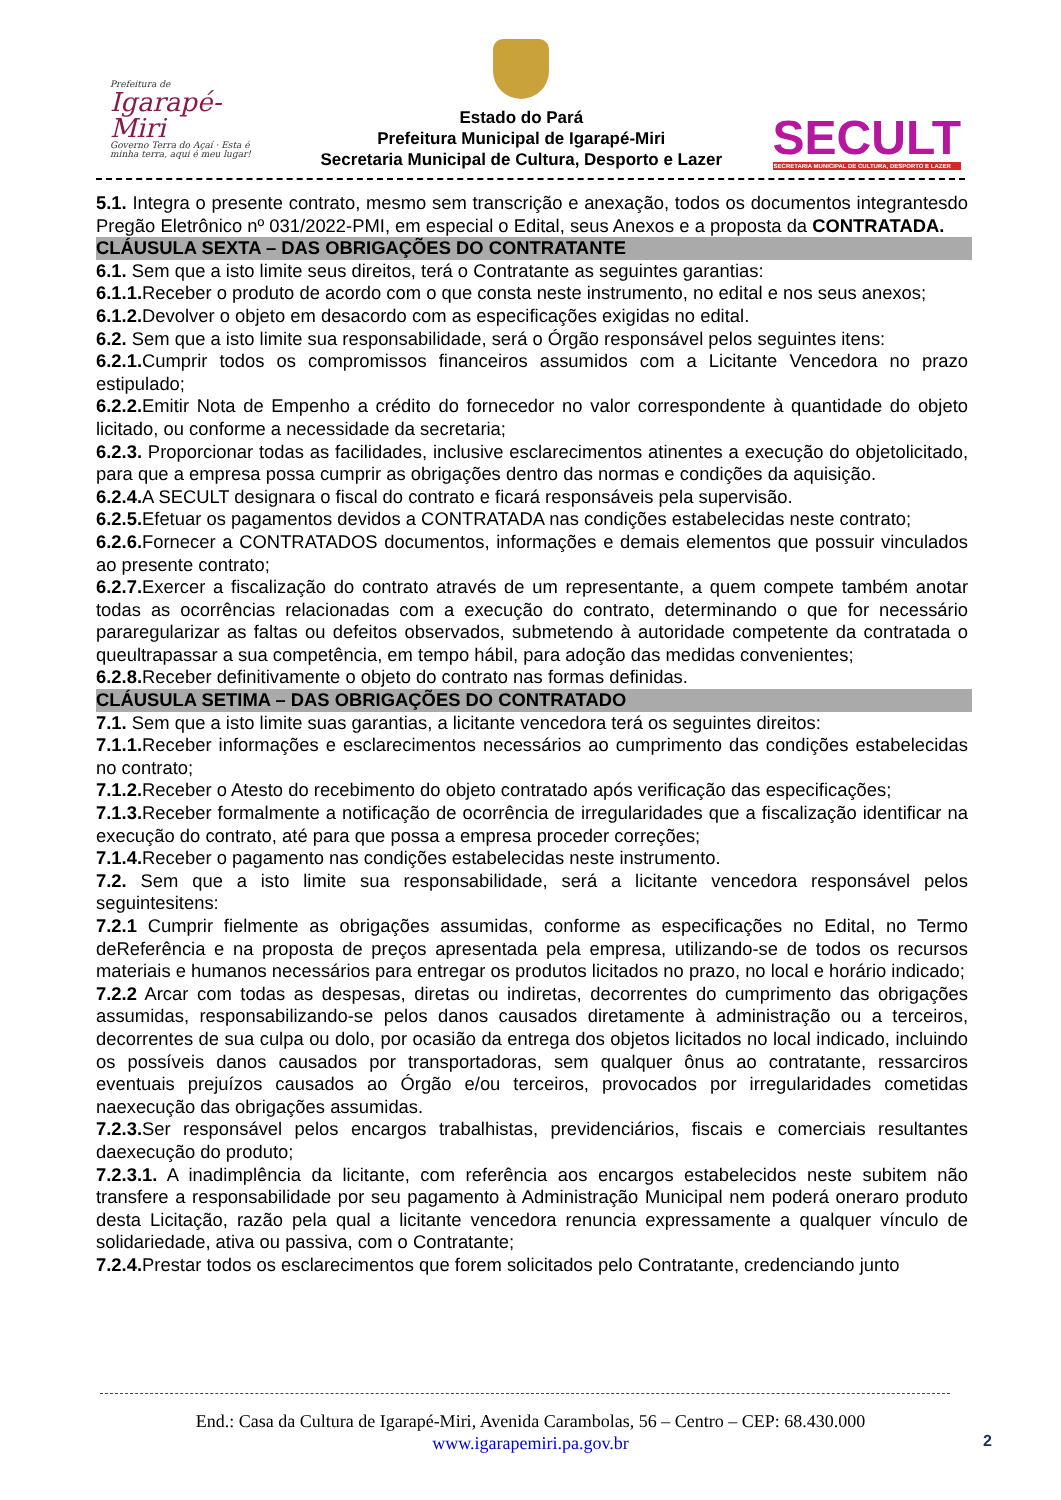Prefeitura de
Igarapé-Miri
Governo Terra do Açaí · Esta é minha terra, aqui é meu lugar!
Estado do Pará
Prefeitura Municipal de Igarapé-Miri
Secretaria Municipal de Cultura, Desporto e Lazer
SECULT
SECRETARIA MUNICIPAL DE CULTURA, DESPORTO E LAZER
5.1. Integra o presente contrato, mesmo sem transcrição e anexação, todos os documentos integrantesdo Pregão Eletrônico nº 031/2022-PMI, em especial o Edital, seus Anexos e a proposta da CONTRATADA.
CLÁUSULA SEXTA – DAS OBRIGAÇÕES DO CONTRATANTE
6.1. Sem que a isto limite seus direitos, terá o Contratante as seguintes garantias:
6.1.1. Receber o produto de acordo com o que consta neste instrumento, no edital e nos seus anexos;
6.1.2. Devolver o objeto em desacordo com as especificações exigidas no edital.
6.2. Sem que a isto limite sua responsabilidade, será o Órgão responsável pelos seguintes itens:
6.2.1. Cumprir todos os compromissos financeiros assumidos com a Licitante Vencedora no prazo estipulado;
6.2.2. Emitir Nota de Empenho a crédito do fornecedor no valor correspondente à quantidade do objeto licitado, ou conforme a necessidade da secretaria;
6.2.3. Proporcionar todas as facilidades, inclusive esclarecimentos atinentes a execução do objetolicitado, para que a empresa possa cumprir as obrigações dentro das normas e condições da aquisição.
6.2.4. A SECULT designara o fiscal do contrato e ficará responsáveis pela supervisão.
6.2.5. Efetuar os pagamentos devidos a CONTRATADA nas condições estabelecidas neste contrato;
6.2.6. Fornecer a CONTRATADOS documentos, informações e demais elementos que possuir vinculados ao presente contrato;
6.2.7. Exercer a fiscalização do contrato através de um representante, a quem compete também anotar todas as ocorrências relacionadas com a execução do contrato, determinando o que for necessário pararegularizar as faltas ou defeitos observados, submetendo à autoridade competente da contratada o queultrapassar a sua competência, em tempo hábil, para adoção das medidas convenientes;
6.2.8. Receber definitivamente o objeto do contrato nas formas definidas.
CLÁUSULA SETIMA – DAS OBRIGAÇÕES DO CONTRATADO
7.1. Sem que a isto limite suas garantias, a licitante vencedora terá os seguintes direitos:
7.1.1. Receber informações e esclarecimentos necessários ao cumprimento das condições estabelecidas no contrato;
7.1.2. Receber o Atesto do recebimento do objeto contratado após verificação das especificações;
7.1.3. Receber formalmente a notificação de ocorrência de irregularidades que a fiscalização identificar na execução do contrato, até para que possa a empresa proceder correções;
7.1.4. Receber o pagamento nas condições estabelecidas neste instrumento.
7.2. Sem que a isto limite sua responsabilidade, será a licitante vencedora responsável pelos seguintesitens:
7.2.1 Cumprir fielmente as obrigações assumidas, conforme as especificações no Edital, no Termo deReferência e na proposta de preços apresentada pela empresa, utilizando-se de todos os recursos materiais e humanos necessários para entregar os produtos licitados no prazo, no local e horário indicado;
7.2.2 Arcar com todas as despesas, diretas ou indiretas, decorrentes do cumprimento das obrigações assumidas, responsabilizando-se pelos danos causados diretamente à administração ou a terceiros, decorrentes de sua culpa ou dolo, por ocasião da entrega dos objetos licitados no local indicado, incluindo os possíveis danos causados por transportadoras, sem qualquer ônus ao contratante, ressarciros eventuais prejuízos causados ao Órgão e/ou terceiros, provocados por irregularidades cometidas naexecução das obrigações assumidas.
7.2.3. Ser responsável pelos encargos trabalhistas, previdenciários, fiscais e comerciais resultantes daexecução do produto;
7.2.3.1. A inadimplência da licitante, com referência aos encargos estabelecidos neste subitem não transfere a responsabilidade por seu pagamento à Administração Municipal nem poderá oneraro produto desta Licitação, razão pela qual a licitante vencedora renuncia expressamente a qualquer vínculo de solidariedade, ativa ou passiva, com o Contratante;
7.2.4. Prestar todos os esclarecimentos que forem solicitados pelo Contratante, credenciando junto
End.: Casa da Cultura de Igarapé-Miri, Avenida Carambolas, 56 – Centro – CEP: 68.430.000
www.igarapemiri.pa.gov.br
2